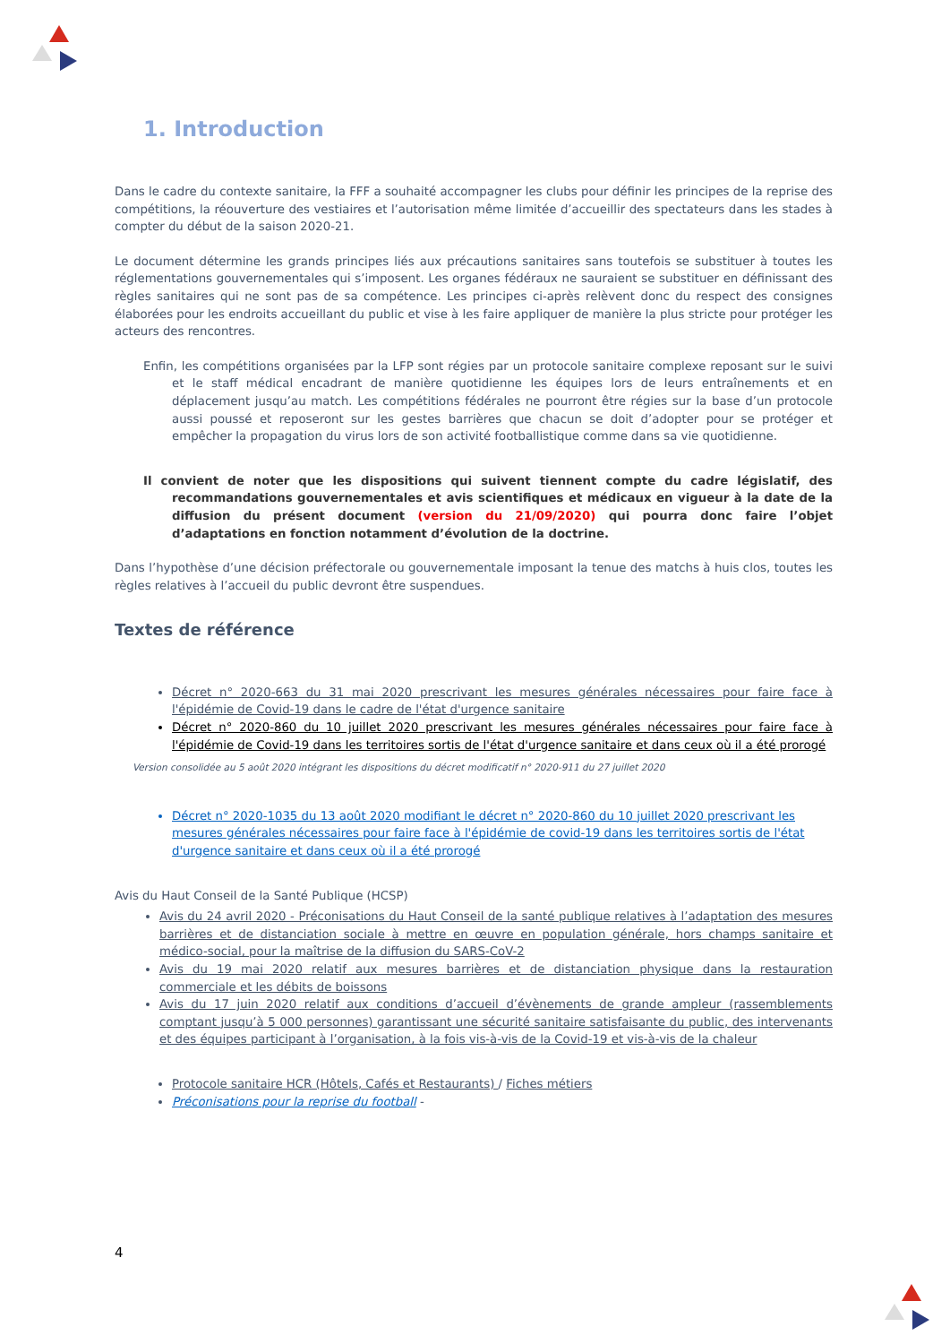1. Introduction
Dans le cadre du contexte sanitaire, la FFF a souhaité accompagner les clubs pour définir les principes de la reprise des compétitions, la réouverture des vestiaires et l’autorisation même limitée d’accueillir des spectateurs dans les stades à compter du début de la saison 2020-21.
Le document détermine les grands principes liés aux précautions sanitaires sans toutefois se substituer à toutes les réglementations gouvernementales qui s’imposent. Les organes fédéraux ne sauraient se substituer en définissant des règles sanitaires qui ne sont pas de sa compétence. Les principes ci-après relèvent donc du respect des consignes élaborées pour les endroits accueillant du public et vise à les faire appliquer de manière la plus stricte pour protéger les acteurs des rencontres.
Enfin, les compétitions organisées par la LFP sont régies par un protocole sanitaire complexe reposant sur le suivi et le staff médical encadrant de manière quotidienne les équipes lors de leurs entraînements et en déplacement jusqu’au match. Les compétitions fédérales ne pourront être régies sur la base d’un protocole aussi poussé et reposeront sur les gestes barrières que chacun se doit d’adopter pour se protéger et empêcher la propagation du virus lors de son activité footballistique comme dans sa vie quotidienne.
Il convient de noter que les dispositions qui suivent tiennent compte du cadre législatif, des recommandations gouvernementales et avis scientifiques et médicaux en vigueur à la date de la diffusion du présent document (version du 21/09/2020) qui pourra donc faire l’objet d’adaptations en fonction notamment d’évolution de la doctrine.
Dans l’hypothèse d’une décision préfectorale ou gouvernementale imposant la tenue des matchs à huis clos, toutes les règles relatives à l’accueil du public devront être suspendues.
Textes de référence
Décret n° 2020-663 du 31 mai 2020 prescrivant les mesures générales nécessaires pour faire face à l'épidémie de Covid-19 dans le cadre de l'état d'urgence sanitaire
Décret n° 2020-860 du 10 juillet 2020 prescrivant les mesures générales nécessaires pour faire face à l'épidémie de Covid-19 dans les territoires sortis de l'état d'urgence sanitaire et dans ceux où il a été prorogé
Version consolidée au 5 août 2020 intégrant les dispositions du décret modificatif n° 2020-911 du 27 juillet 2020
Décret n° 2020-1035 du 13 août 2020 modifiant le décret n° 2020-860 du 10 juillet 2020 prescrivant les mesures générales nécessaires pour faire face à l'épidémie de covid-19 dans les territoires sortis de l'état d'urgence sanitaire et dans ceux où il a été prorogé
Avis du Haut Conseil de la Santé Publique (HCSP)
Avis du 24 avril 2020 - Préconisations du Haut Conseil de la santé publique relatives à l’adaptation des mesures barrières et de distanciation sociale à mettre en œuvre en population générale, hors champs sanitaire et médico-social, pour la maîtrise de la diffusion du SARS-CoV-2
Avis du 19 mai 2020 relatif aux mesures barrières et de distanciation physique dans la restauration commerciale et les débits de boissons
Avis du 17 juin 2020 relatif aux conditions d’accueil d’évènements de grande ampleur (rassemblements comptant jusqu’à 5 000 personnes) garantissant une sécurité sanitaire satisfaisante du public, des intervenants et des équipes participant à l’organisation, à la fois vis-à-vis de la Covid-19 et vis-à-vis de la chaleur
Protocole sanitaire HCR (Hôtels, Cafés et Restaurants) / Fiches métiers
Préconisations pour la reprise du football -
4